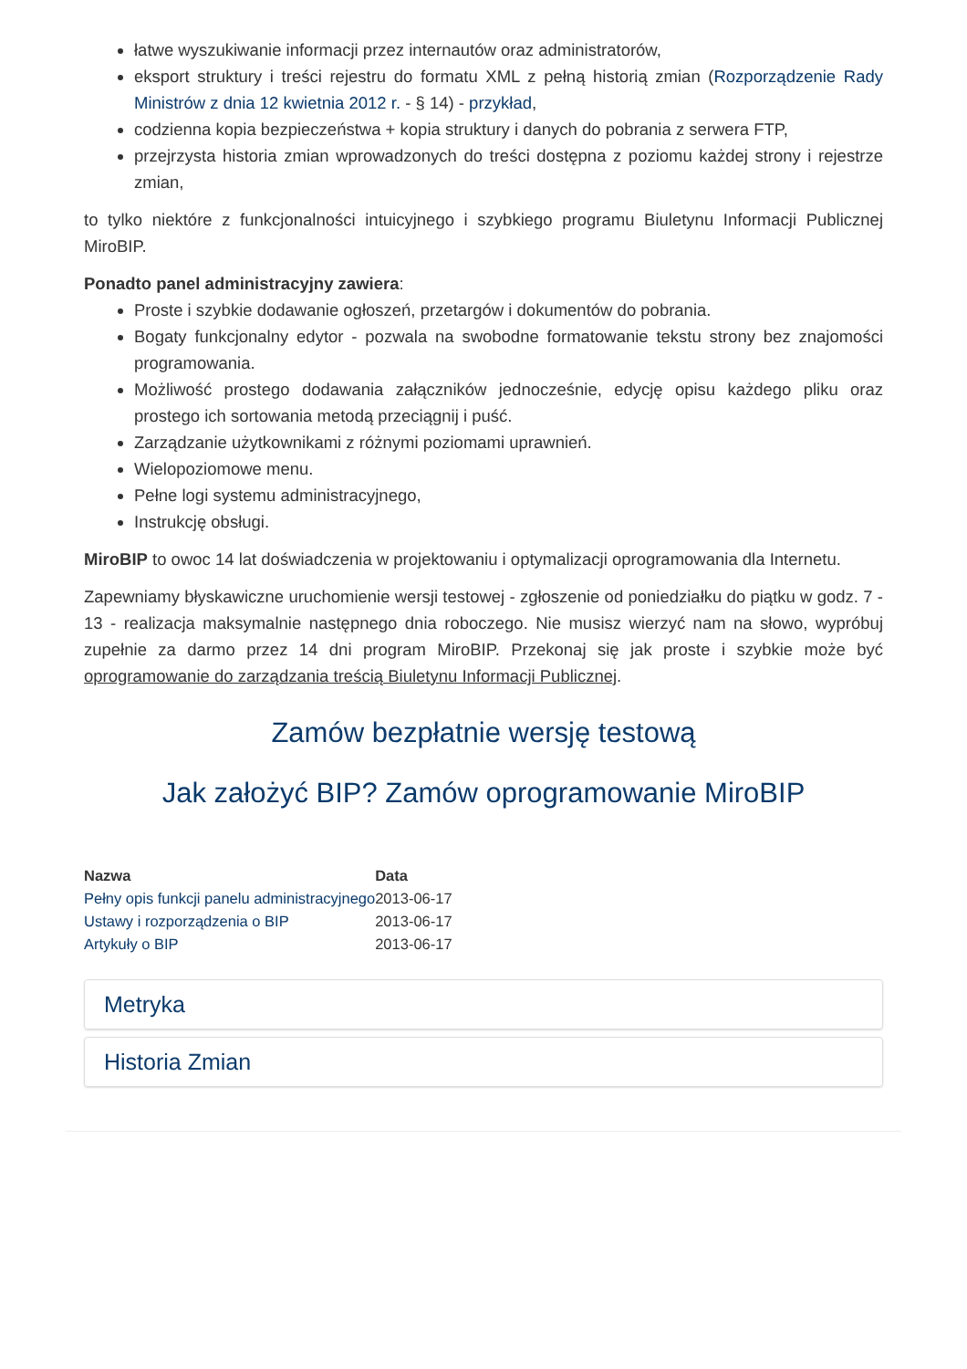łatwe wyszukiwanie informacji przez internautów oraz administratorów,
eksport struktury i treści rejestru do formatu XML z pełną historią zmian (Rozporządzenie Rady Ministrów z dnia 12 kwietnia 2012 r. - § 14) - przykład,
codzienna kopia bezpieczeństwa + kopia struktury i danych do pobrania z serwera FTP,
przejrzysta historia zmian wprowadzonych do treści dostępna z poziomu każdej strony i rejestrze zmian,
to tylko niektóre z funkcjonalności intuicyjnego i szybkiego programu Biuletynu Informacji Publicznej MiroBIP.
Ponadto panel administracyjny zawiera:
Proste i szybkie dodawanie ogłoszeń, przetargów i dokumentów do pobrania.
Bogaty funkcjonalny edytor - pozwala na swobodne formatowanie tekstu strony bez znajomości programowania.
Możliwość prostego dodawania załączników jednocześnie, edycję opisu każdego pliku oraz prostego ich sortowania metodą przeciągnij i puść.
Zarządzanie użytkownikami z różnymi poziomami uprawnień.
Wielopoziomowe menu.
Pełne logi systemu administracyjnego,
Instrukcję obsługi.
MiroBIP to owoc 14 lat doświadczenia w projektowaniu i optymalizacji oprogramowania dla Internetu.
Zapewniamy błyskawiczne uruchomienie wersji testowej - zgłoszenie od poniedziałku do piątku w godz. 7 - 13 - realizacja maksymalnie następnego dnia roboczego. Nie musisz wierzyć nam na słowo, wypróbuj zupełnie za darmo przez 14 dni program MiroBIP. Przekonaj się jak proste i szybkie może być oprogramowanie do zarządzania treścią Biuletynu Informacji Publicznej.
Zamów bezpłatnie wersję testową
Jak założyć BIP? Zamów oprogramowanie MiroBIP
| Nazwa | Data |
| --- | --- |
| Pełny opis funkcji panelu administracyjnego | 2013-06-17 |
| Ustawy i rozporządzenia o BIP | 2013-06-17 |
| Artykuły o BIP | 2013-06-17 |
Metryka
Historia Zmian